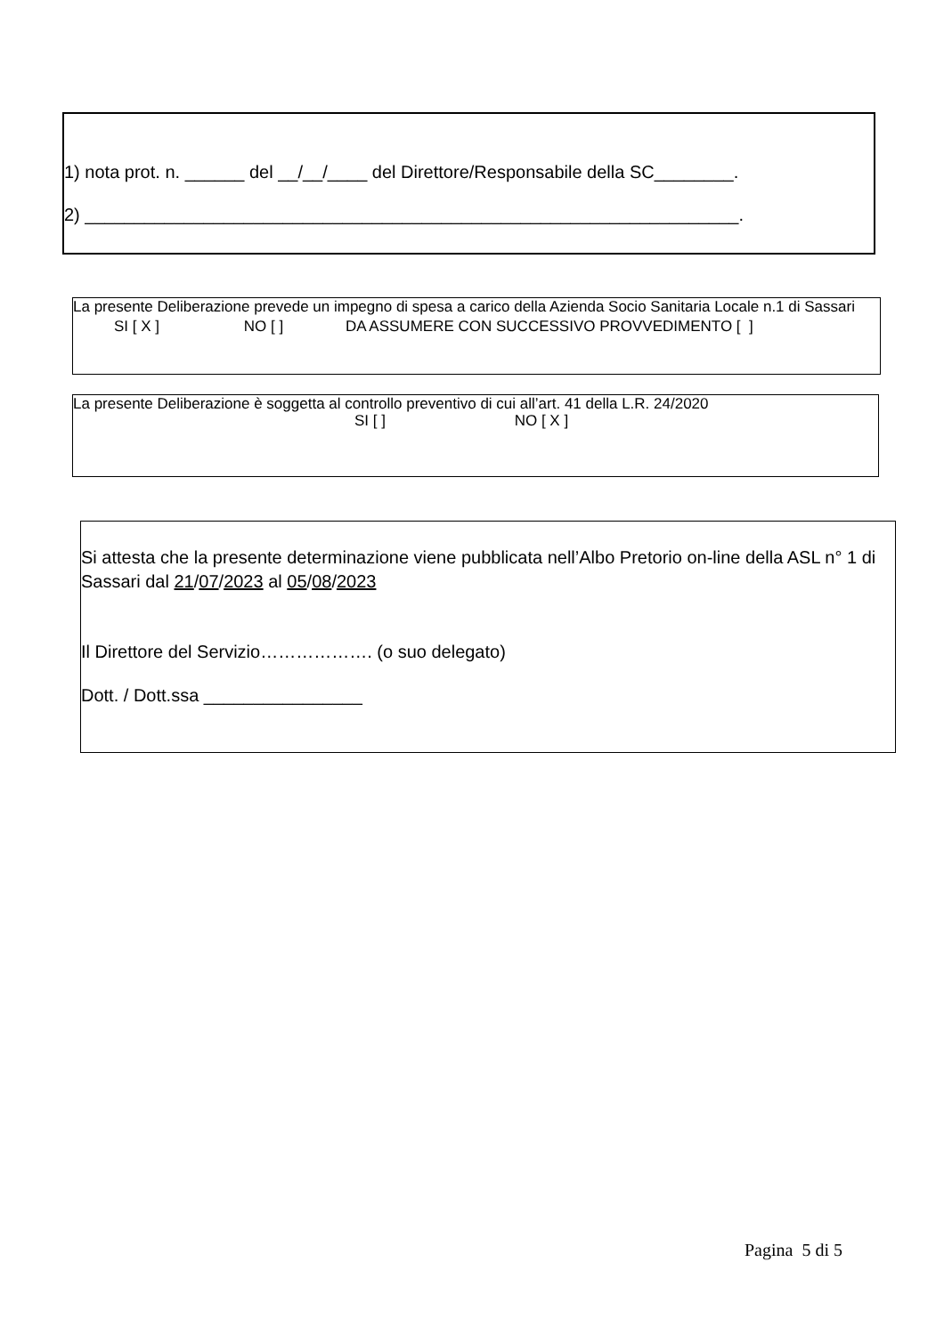1) nota prot. n. ______ del __/__/____ del Direttore/Responsabile della SC________.
2) __________________________________________________________________.
La presente Deliberazione prevede un impegno di spesa a carico della Azienda Socio Sanitaria Locale n.1 di Sassari
SI [ X ] NO [ ] DA ASSUMERE CON SUCCESSIVO PROVVEDIMENTO [ ]
La presente Deliberazione è soggetta al controllo preventivo di cui all’art. 41 della L.R. 24/2020
SI [ ] NO [ X ]
Si attesta che la presente determinazione viene pubblicata nell’Albo Pretorio on-line della ASL n° 1 di Sassari dal 21/07/2023 al 05/08/2023
Il Direttore del Servizio………………. (o suo delegato)
Dott. / Dott.ssa ________________
Pagina 5 di 5